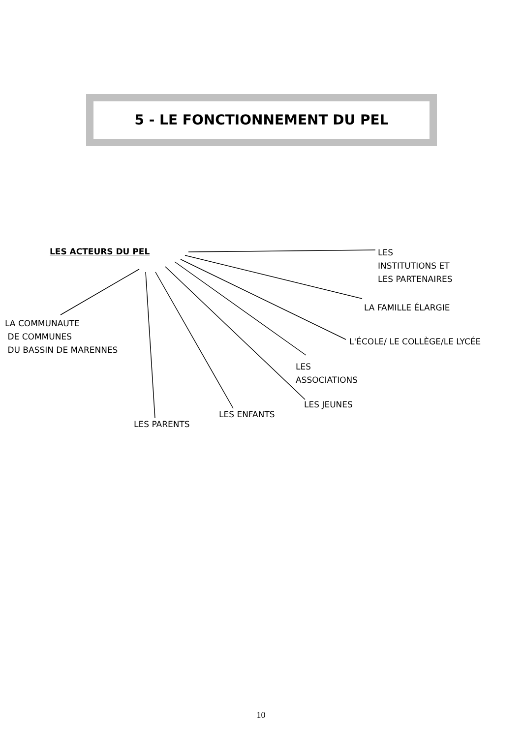5 - LE FONCTIONNEMENT DU PEL
LES ACTEURS DU PEL
LES
INSTITUTIONS ET
LES PARTENAIRES
LA FAMILLE ÉLARGIE
LA COMMUNAUTE
DE COMMUNES
DU BASSIN DE MARENNES
L'ÉCOLE/ LE COLLÈGE/LE LYCÉE
LES
ASSOCIATIONS
LES JEUNES
LES ENFANTS
LES PARENTS
10